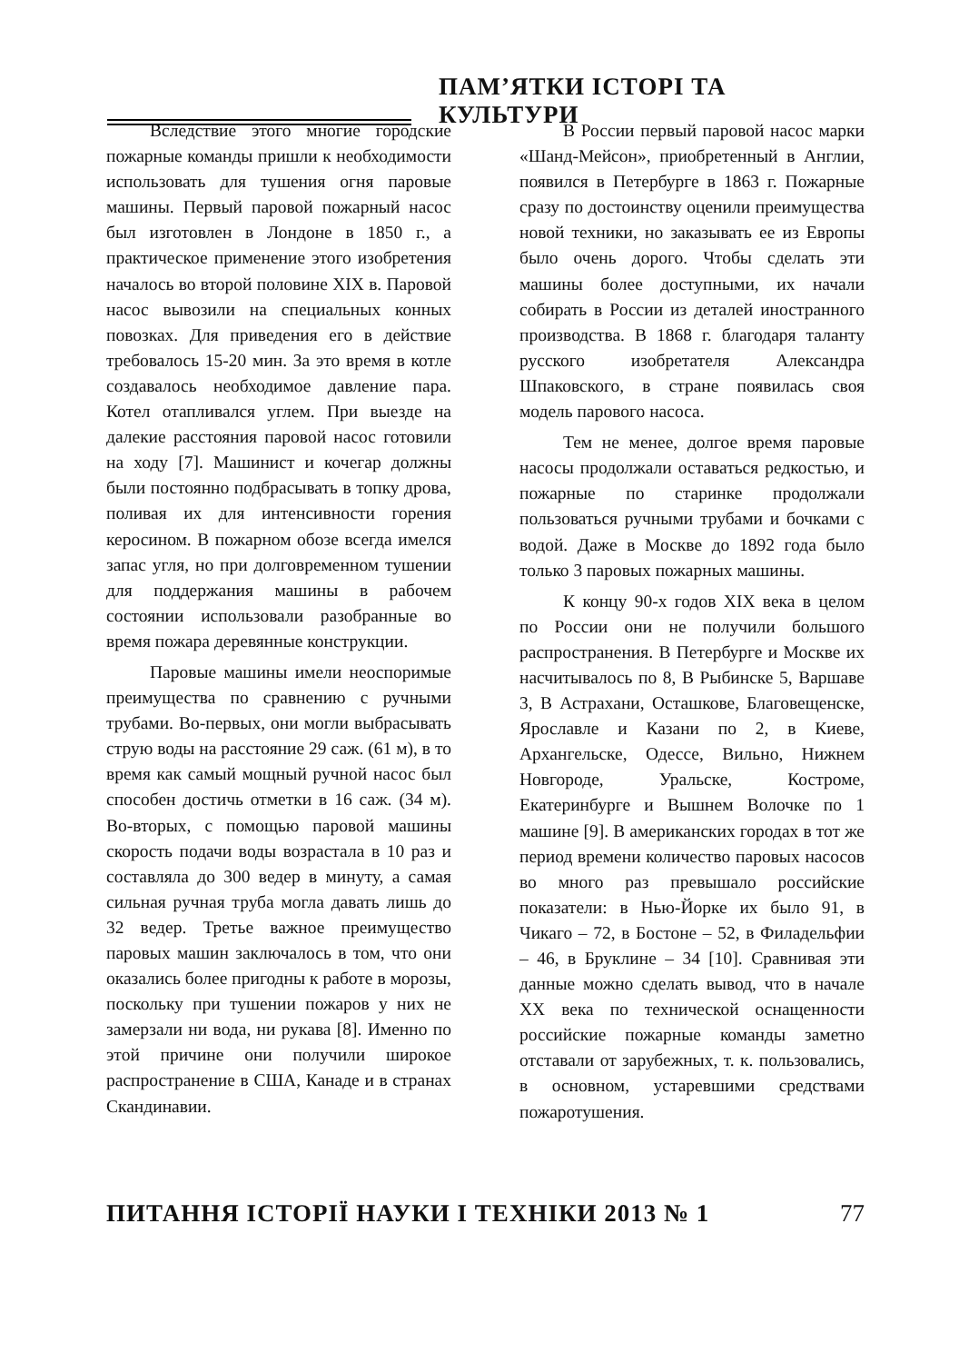ПАМ’ЯТКИ ІСТОРІ ТА КУЛЬТУРИ
Вследствие этого многие городские пожарные команды пришли к необходимости использовать для тушения огня паровые машины. Первый паровой пожарный насос был изготовлен в Лондоне в 1850 г., а практическое применение этого изобретения началось во второй половине XIX в. Паровой насос вывозили на специальных конных повозках. Для приведения его в действие требовалось 15-20 мин. За это время в котле создавалось необходимое давление пара. Котел отапливался углем. При выезде на далекие расстояния паровой насос готовили на ходу [7]. Машинист и кочегар должны были постоянно подбрасывать в топку дрова, поливая их для интенсивности горения керосином. В пожарном обозе всегда имелся запас угля, но при долговременном тушении для поддержания машины в рабочем состоянии использовали разобранные во время пожара деревянные конструкции.
Паровые машины имели неоспоримые преимущества по сравнению с ручными трубами. Во-первых, они могли выбрасывать струю воды на расстояние 29 саж. (61 м), в то время как самый мощный ручной насос был способен достичь отметки в 16 саж. (34 м). Во-вторых, с помощью паровой машины скорость подачи воды возрастала в 10 раз и составляла до 300 ведер в минуту, а самая сильная ручная труба могла давать лишь до 32 ведер. Третье важное преимущество паровых машин заключалось в том, что они оказались более пригодны к работе в морозы, поскольку при тушении пожаров у них не замерзали ни вода, ни рукава [8]. Именно по этой причине они получили широкое распространение в США, Канаде и в странах Скандинавии.
В России первый паровой насос марки «Шанд-Мейсон», приобретенный в Англии, появился в Петербурге в 1863 г. Пожарные сразу по достоинству оценили преимущества новой техники, но заказывать ее из Европы было очень дорого. Чтобы сделать эти машины более доступными, их начали собирать в России из деталей иностранного производства. В 1868 г. благодаря таланту русского изобретателя Александра Шпаковского, в стране появилась своя модель парового насоса.
Тем не менее, долгое время паровые насосы продолжали оставаться редкостью, и пожарные по старинке продолжали пользоваться ручными трубами и бочками с водой. Даже в Москве до 1892 года было только 3 паровых пожарных машины.
К концу 90-х годов XIX века в целом по России они не получили большого распространения. В Петербурге и Москве их насчитывалось по 8, В Рыбинске 5, Варшаве 3, В Астрахани, Осташкове, Благовещенске, Ярославле и Казани по 2, в Киеве, Архангельске, Одессе, Вильно, Нижнем Новгороде, Уральске, Костроме, Екатеринбурге и Вышнем Волочке по 1 машине [9]. В американских городах в тот же период времени количество паровых насосов во много раз превышало российские показатели: в Нью-Йорке их было 91, в Чикаго – 72, в Бостоне – 52, в Филадельфии – 46, в Бруклине – 34 [10]. Сравнивая эти данные можно сделать вывод, что в начале XX века по технической оснащенности российские пожарные команды заметно отставали от зарубежных, т. к. пользовались, в основном, устаревшими средствами пожаротушения.
ПИТАННЯ ІСТОРІЇ НАУКИ І ТЕХНІКИ 2013 № 1 77